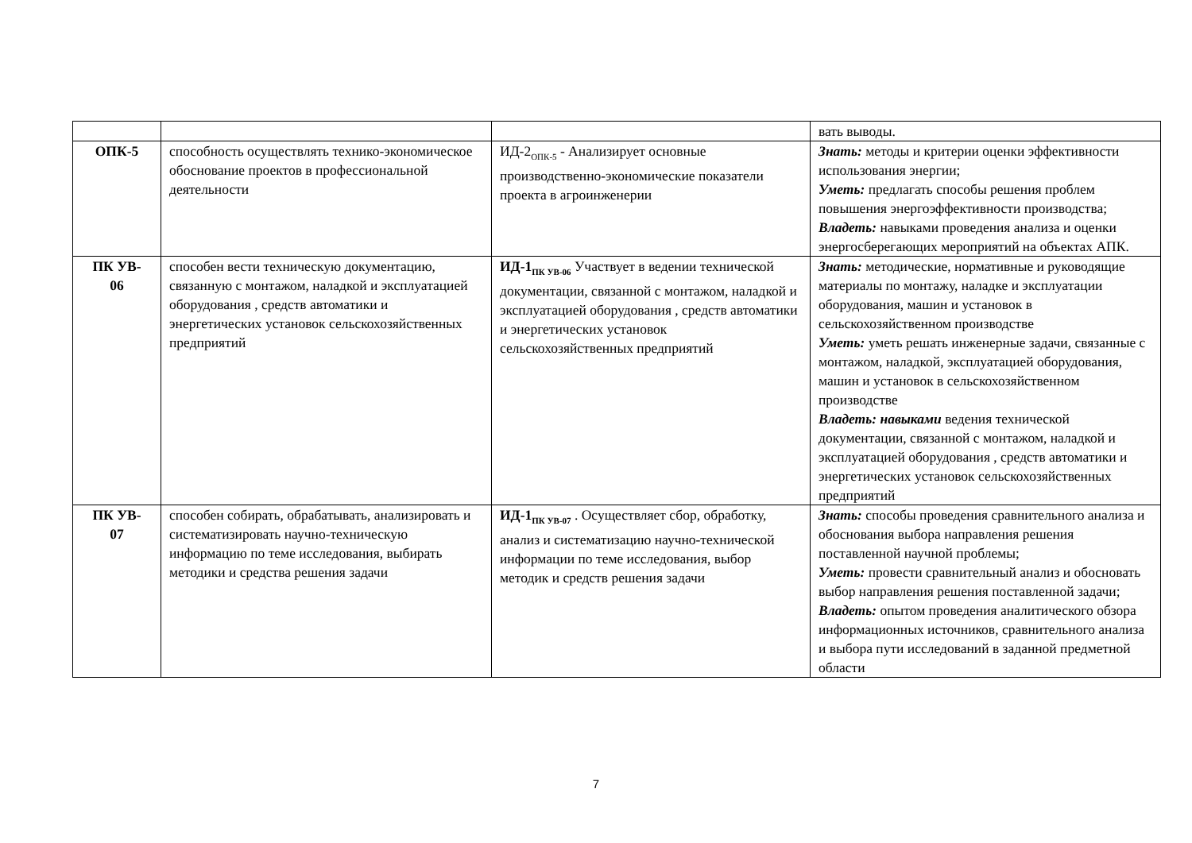| | | | вать выводы. |
| ОПК-5 | способность осуществлять технико-экономическое обоснование проектов в профессиональной деятельности | ИД-2<sub>ОПК-5</sub> - Анализирует основные производственно-экономические показатели проекта в агроинженерии | Знать: методы и критерии оценки эффективности использования энергии; Уметь: предлагать способы решения проблем повышения энергоэффективности производства; Владеть: навыками проведения анализа и оценки энергосберегающих мероприятий на объектах АПК. |
| ПК УВ- 06 | способен вести техническую документацию, связанную с монтажом, наладкой и эксплуатацией оборудования , средств автоматики и энергетических установок сельскохозяйственных предприятий | ИД-1<sub>ПК УВ-06</sub> Участвует в ведении технической документации, связанной с монтажом, наладкой и эксплуатацией оборудования , средств автоматики и энергетических установок сельскохозяйственных предприятий | Знать: методические, нормативные и руководящие материалы по монтажу, наладке и эксплуатации оборудования, машин и установок в сельскохозяйственном производстве Уметь: уметь решать инженерные задачи, связанные с монтажом, наладкой, эксплуатацией оборудования, машин и установок в сельскохозяйственном производстве Владеть: навыками ведения технической документации, связанной с монтажом, наладкой и эксплуатацией оборудования , средств автоматики и энергетических установок сельскохозяйственных предприятий |
| ПК УВ- 07 | способен собирать, обрабатывать, анализировать и систематизировать научно-техническую информацию по теме исследования, выбирать методики и средства решения задачи | ИД-1<sub>ПК УВ-07</sub> . Осуществляет сбор, обработку, анализ и систематизацию научно-технической информации по теме исследования, выбор методик и средств решения задачи | Знать: способы проведения сравнительного анализа и обоснования выбора направления решения поставленной научной проблемы; Уметь: провести сравнительный анализ и обосновать выбор направления решения поставленной задачи; Владеть: опытом проведения аналитического обзора информационных источников, сравнительного анализа и выбора пути исследований в заданной предметной области |
7